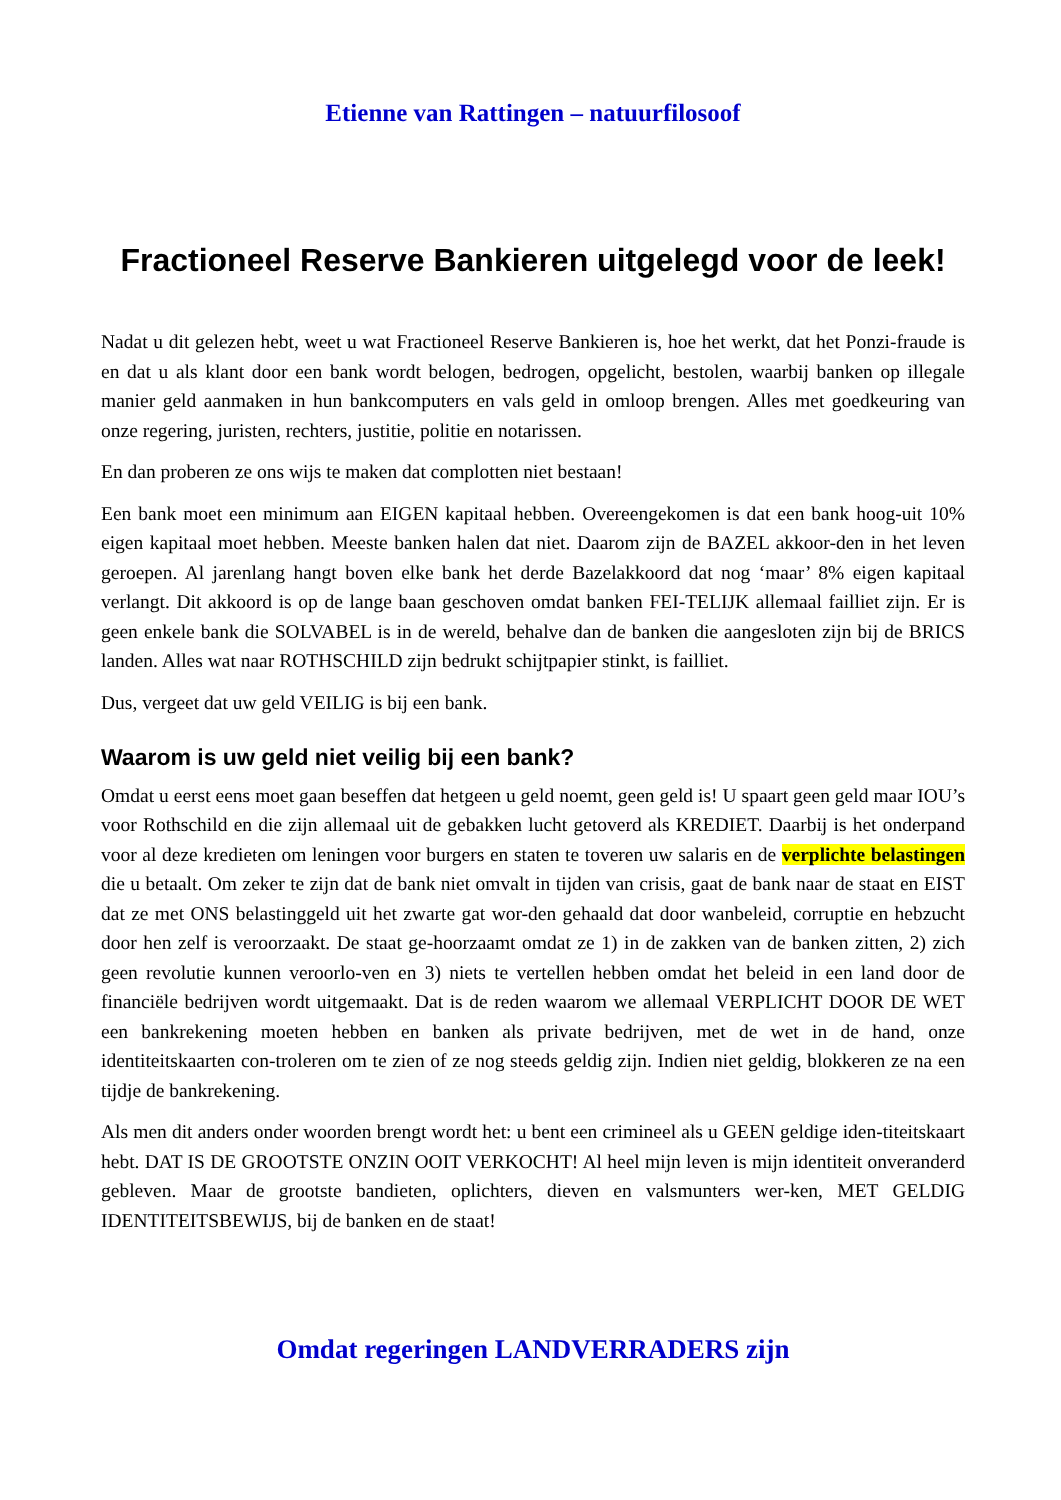Etienne van Rattingen – natuurfilosoof
Fractioneel Reserve Bankieren uitgelegd voor de leek!
Nadat u dit gelezen hebt, weet u wat Fractioneel Reserve Bankieren is, hoe het werkt, dat het Ponzi-fraude is en dat u als klant door een bank wordt belogen, bedrogen, opgelicht, bestolen, waarbij banken op illegale manier geld aanmaken in hun bankcomputers en vals geld in omloop brengen. Alles met goedkeuring van onze regering, juristen, rechters, justitie, politie en notarissen.
En dan proberen ze ons wijs te maken dat complotten niet bestaan!
Een bank moet een minimum aan EIGEN kapitaal hebben. Overeengekomen is dat een bank hoog-uit 10% eigen kapitaal moet hebben. Meeste banken halen dat niet. Daarom zijn de BAZEL akkoor-den in het leven geroepen. Al jarenlang hangt boven elke bank het derde Bazelakkoord dat nog ‘maar’ 8% eigen kapitaal verlangt. Dit akkoord is op de lange baan geschoven omdat banken FEI-TELIJK allemaal failliet zijn. Er is geen enkele bank die SOLVABEL is in de wereld, behalve dan de banken die aangesloten zijn bij de BRICS landen. Alles wat naar ROTHSCHILD zijn bedrukt schijtpapier stinkt, is failliet.
Dus, vergeet dat uw geld VEILIG is bij een bank.
Waarom is uw geld niet veilig bij een bank?
Omdat u eerst eens moet gaan beseffen dat hetgeen u geld noemt, geen geld is! U spaart geen geld maar IOU’s voor Rothschild en die zijn allemaal uit de gebakken lucht getoverd als KREDIET. Daarbij is het onderpand voor al deze kredieten om leningen voor burgers en staten te toveren uw salaris en de verplichte belastingen die u betaalt. Om zeker te zijn dat de bank niet omvalt in tijden van crisis, gaat de bank naar de staat en EIST dat ze met ONS belastinggeld uit het zwarte gat wor-den gehaald dat door wanbeleid, corruptie en hebzucht door hen zelf is veroorzaakt. De staat ge-hoorzaamt omdat ze 1) in de zakken van de banken zitten, 2) zich geen revolutie kunnen veroorlo-ven en 3) niets te vertellen hebben omdat het beleid in een land door de financiële bedrijven wordt uitgemaakt. Dat is de reden waarom we allemaal VERPLICHT DOOR DE WET een bankrekening moeten hebben en banken als private bedrijven, met de wet in de hand, onze identiteitskaarten con-troleren om te zien of ze nog steeds geldig zijn. Indien niet geldig, blokkeren ze na een tijdje de bankrekening.
Als men dit anders onder woorden brengt wordt het: u bent een crimineel als u GEEN geldige iden-titeitskaart hebt. DAT IS DE GROOTSTE ONZIN OOIT VERKOCHT! Al heel mijn leven is mijn identiteit onveranderd gebleven. Maar de grootste bandieten, oplichters, dieven en valsmunters wer-ken, MET GELDIG IDENTITEITSBEWIJS, bij de banken en de staat!
Omdat regeringen LANDVERRADERS zijn